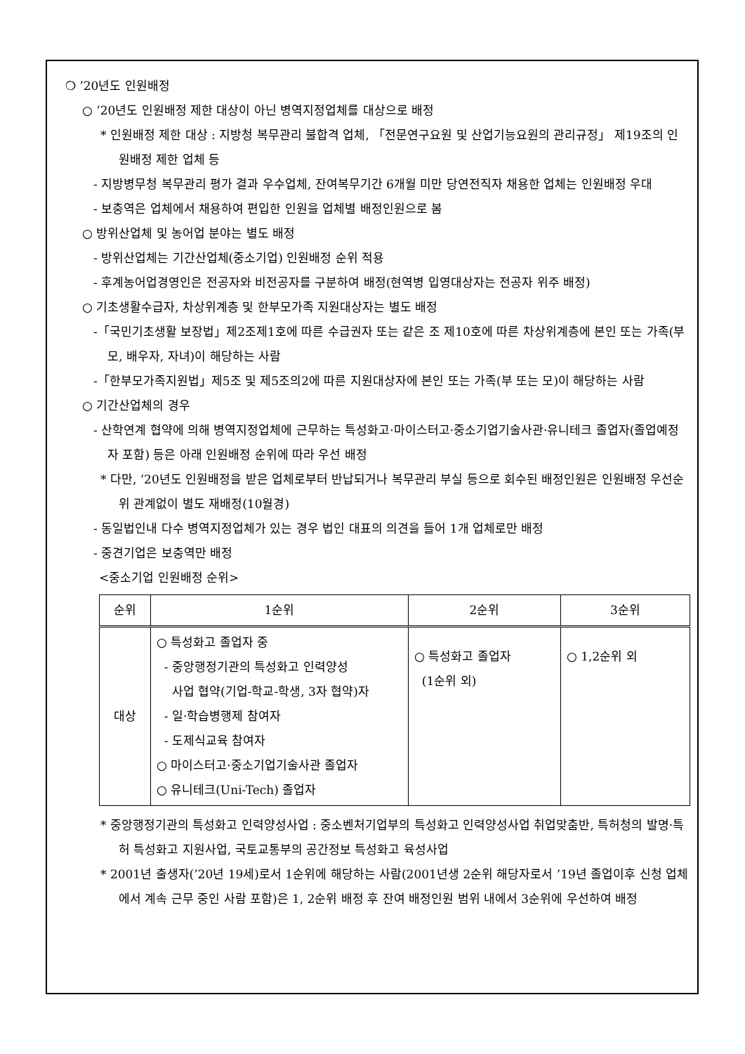❍ ’20년도 인원배정
○ ’20년도 인원배정 제한 대상이 아닌 병역지정업체를 대상으로 배정
* 인원배정 제한 대상 : 지방청 복무관리 불합격 업체, 「전문연구요원 및 산업기능요원의 관리규정」 제19조의 인원배정 제한 업체 등
- 지방병무청 복무관리 평가 결과 우수업체, 잔여복무기간 6개월 미만 당연전직자 채용한 업체는 인원배정 우대
- 보충역은 업체에서 채용하여 편입한 인원을 업체별 배정인원으로 봄
○ 방위산업체 및 농어업 분야는 별도 배정
- 방위산업체는 기간산업체(중소기업) 인원배정 순위 적용
- 후계농어업경영인은 전공자와 비전공자를 구분하여 배정(현역병 입영대상자는 전공자 위주 배정)
○ 기초생활수급자, 차상위계층 및 한부모가족 지원대상자는 별도 배정
-「국민기초생활 보장법」제2조제1호에 따른 수급권자 또는 같은 조 제10호에 따른 차상위계층에 본인 또는 가족(부모, 배우자, 자녀)이 해당하는 사람
-「한부모가족지원법」제5조 및 제5조의2에 따른 지원대상자에 본인 또는 가족(부 또는 모)이 해당하는 사람
○ 기간산업체의 경우
- 산학연계 협약에 의해 병역지정업체에 근무하는 특성화고·마이스터고·중소기업기술사관·유니테크 졸업자(졸업예정자 포함) 등은 아래 인원배정 순위에 따라 우선 배정
* 다만, ’20년도 인원배정을 받은 업체로부터 반납되거나 복무관리 부실 등으로 회수된 배정인원은 인원배정 우선순위 관계없이 별도 재배정(10월경)
- 동일법인내 다수 병역지정업체가 있는 경우 법인 대표의 의견을 들어 1개 업체로만 배정
- 중견기업은 보충역만 배정
<중소기업 인원배정 순위>
| 순위 | 1순위 | 2순위 | 3순위 |
| --- | --- | --- | --- |
| 대상 | ○ 특성화고 졸업자 중 - 중앙행정기관의 특성화고 인력양성 사업 협약(기업-학교-학생, 3자 협약)자 - 일·학습병행제 참여자 - 도제식교육 참여자 ○ 마이스터고·중소기업기술사관 졸업자 ○ 유니테크(Uni-Tech) 졸업자 | ○ 특성화고 졸업자 (1순위 외) | ○ 1,2순위 외 |
* 중앙행정기관의 특성화고 인력양성사업 : 중소벤처기업부의 특성화고 인력양성사업 취업맞춤반, 특허청의 발명·특허 특성화고 지원사업, 국토교통부의 공간정보 특성화고 육성사업
* 2001년 출생자(’20년 19세)로서 1순위에 해당하는 사람(2001년생 2순위 해당자로서 ’19년 졸업이후 신청 업체에서 계속 근무 중인 사람 포함)은 1, 2순위 배정 후 잔여 배정인원 범위 내에서 3순위에 우선하여 배정